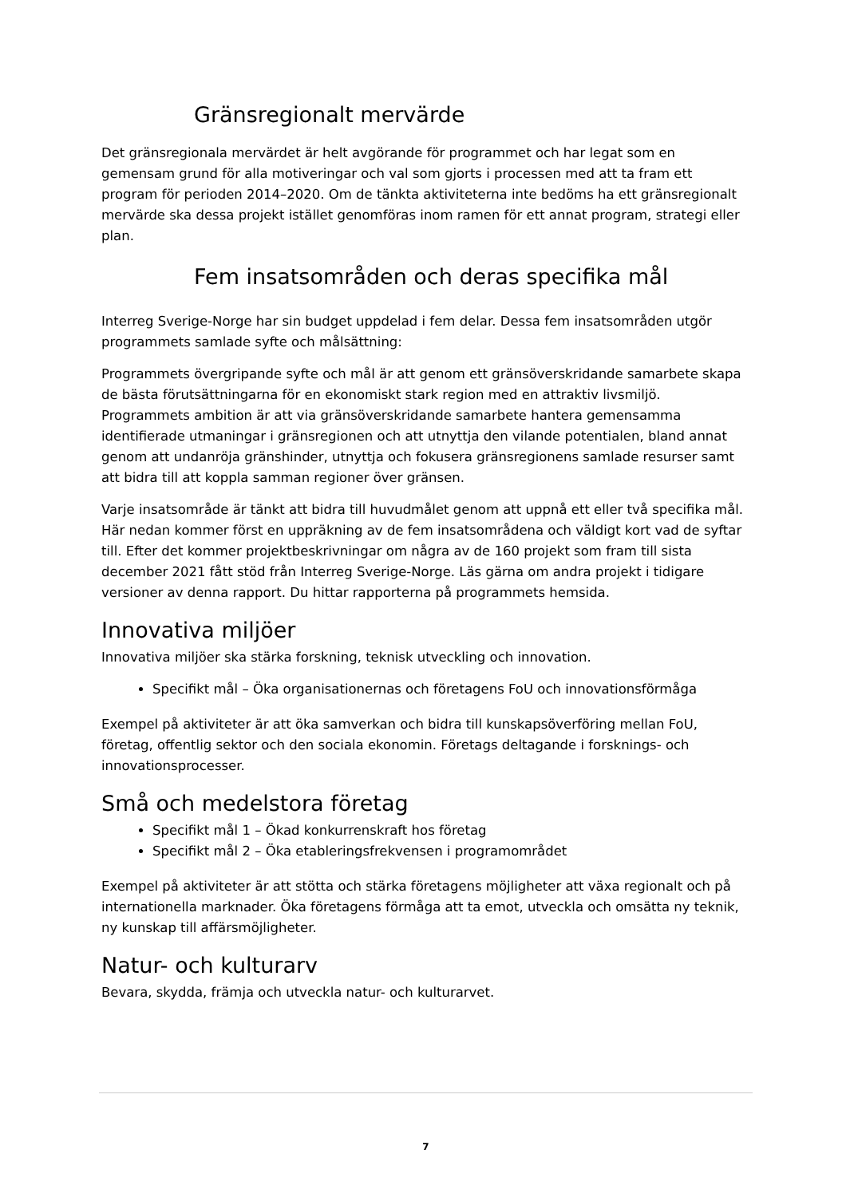Gränsregionalt mervärde
Det gränsregionala mervärdet är helt avgörande för programmet och har legat som en gemensam grund för alla motiveringar och val som gjorts i processen med att ta fram ett program för perioden 2014–2020. Om de tänkta aktiviteterna inte bedöms ha ett gränsregionalt mervärde ska dessa projekt istället genomföras inom ramen för ett annat program, strategi eller plan.
Fem insatsområden och deras specifika mål
Interreg Sverige-Norge har sin budget uppdelad i fem delar. Dessa fem insatsområden utgör programmets samlade syfte och målsättning:
Programmets övergripande syfte och mål är att genom ett gränsöverskridande samarbete skapa de bästa förutsättningarna för en ekonomiskt stark region med en attraktiv livsmiljö. Programmets ambition är att via gränsöverskridande samarbete hantera gemensamma identifierade utmaningar i gränsregionen och att utnyttja den vilande potentialen, bland annat genom att undanröja gränshinder, utnyttja och fokusera gränsregionens samlade resurser samt att bidra till att koppla samman regioner över gränsen.
Varje insatsområde är tänkt att bidra till huvudmålet genom att uppnå ett eller två specifika mål. Här nedan kommer först en uppräkning av de fem insatsområdena och väldigt kort vad de syftar till. Efter det kommer projektbeskrivningar om några av de 160 projekt som fram till sista december 2021 fått stöd från Interreg Sverige-Norge. Läs gärna om andra projekt i tidigare versioner av denna rapport. Du hittar rapporterna på programmets hemsida.
Innovativa miljöer
Innovativa miljöer ska stärka forskning, teknisk utveckling och innovation.
Specifikt mål – Öka organisationernas och företagens FoU och innovationsförmåga
Exempel på aktiviteter är att öka samverkan och bidra till kunskapsöverföring mellan FoU, företag, offentlig sektor och den sociala ekonomin. Företags deltagande i forsknings- och innovationsprocesser.
Små och medelstora företag
Specifikt mål 1 – Ökad konkurrenskraft hos företag
Specifikt mål 2 – Öka etableringsfrekvensen i programområdet
Exempel på aktiviteter är att stötta och stärka företagens möjligheter att växa regionalt och på internationella marknader. Öka företagens förmåga att ta emot, utveckla och omsätta ny teknik, ny kunskap till affärsmöjligheter.
Natur- och kulturarv
Bevara, skydda, främja och utveckla natur- och kulturarvet.
7